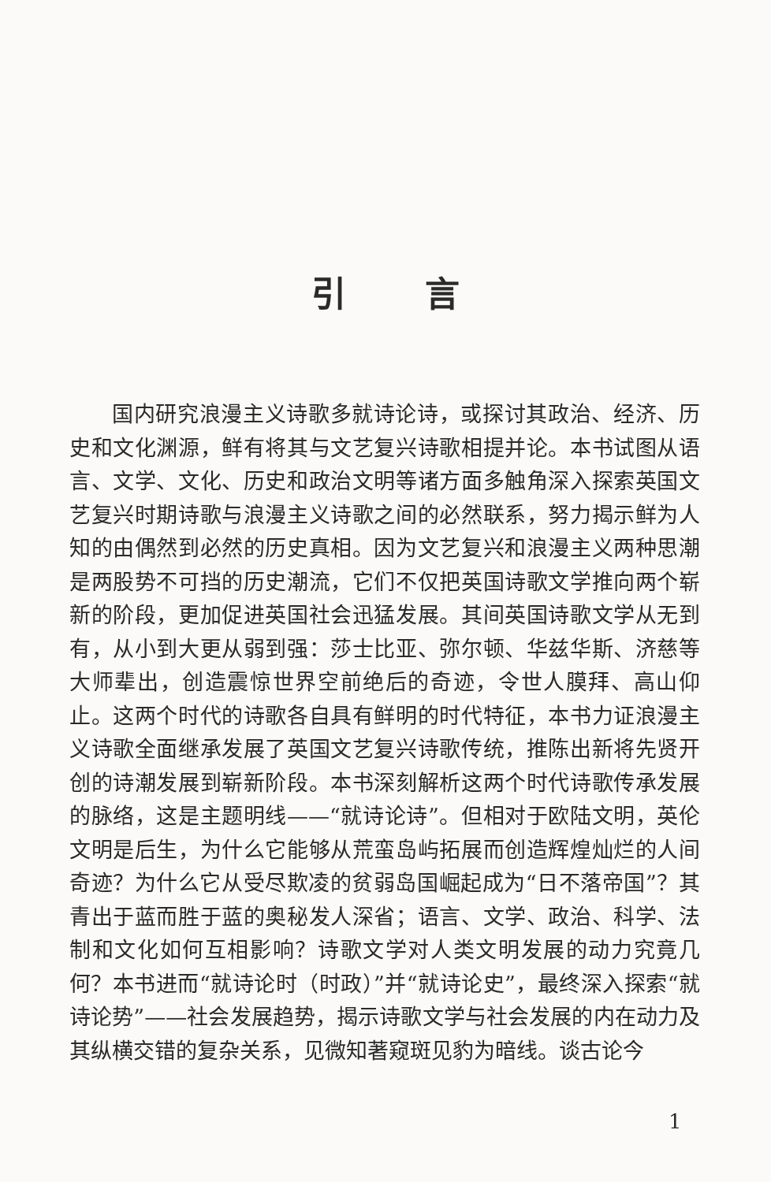引言
国内研究浪漫主义诗歌多就诗论诗，或探讨其政治、经济、历史和文化渊源，鲜有将其与文艺复兴诗歌相提并论。本书试图从语言、文学、文化、历史和政治文明等诸方面多触角深入探索英国文艺复兴时期诗歌与浪漫主义诗歌之间的必然联系，努力揭示鲜为人知的由偶然到必然的历史真相。因为文艺复兴和浪漫主义两种思潮是两股势不可挡的历史潮流，它们不仅把英国诗歌文学推向两个崭新的阶段，更加促进英国社会迅猛发展。其间英国诗歌文学从无到有，从小到大更从弱到强：莎士比亚、弥尔顿、华兹华斯、济慈等大师辈出，创造震惊世界空前绝后的奇迹，令世人膜拜、高山仰止。这两个时代的诗歌各自具有鲜明的时代特征，本书力证浪漫主义诗歌全面继承发展了英国文艺复兴诗歌传统，推陈出新将先贤开创的诗潮发展到崭新阶段。本书深刻解析这两个时代诗歌传承发展的脉络，这是主题明线——“就诗论诗”。但相对于欧陆文明，英伦文明是后生，为什么它能够从荒蛮岛屿拓展而创造辉煌灿烂的人间奇迹？为什么它从受尽欺凌的贫弱岛国崛起成为“日不落帝国”？其青出于蓝而胜于蓝的奥秘发人深省；语言、文学、政治、科学、法制和文化如何互相影响？诗歌文学对人类文明发展的动力究竟几何？本书进而“就诗论时（时政）”并“就诗论史”，最终深入探索“就诗论势”——社会发展趋势，揭示诗歌文学与社会发展的内在动力及其纵横交错的复杂关系，见微知著窥斑见豹为暗线。谈古论今
1